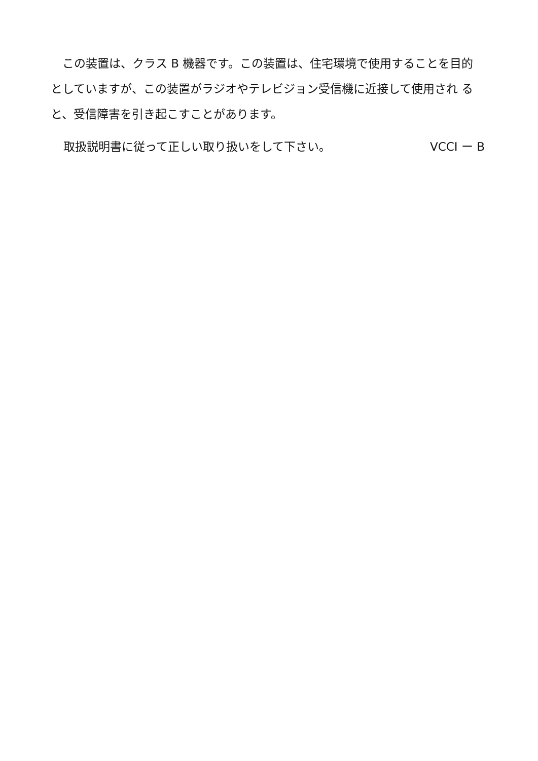この装置は、クラス B 機器です。この装置は、住宅環境で使用することを目的 としていますが、この装置がラジオやテレビジョン受信機に近接して使用され ると、受信障害を引き起こすことがあります。
取扱説明書に従って正しい取り扱いをして下さい。 VCCI ー B